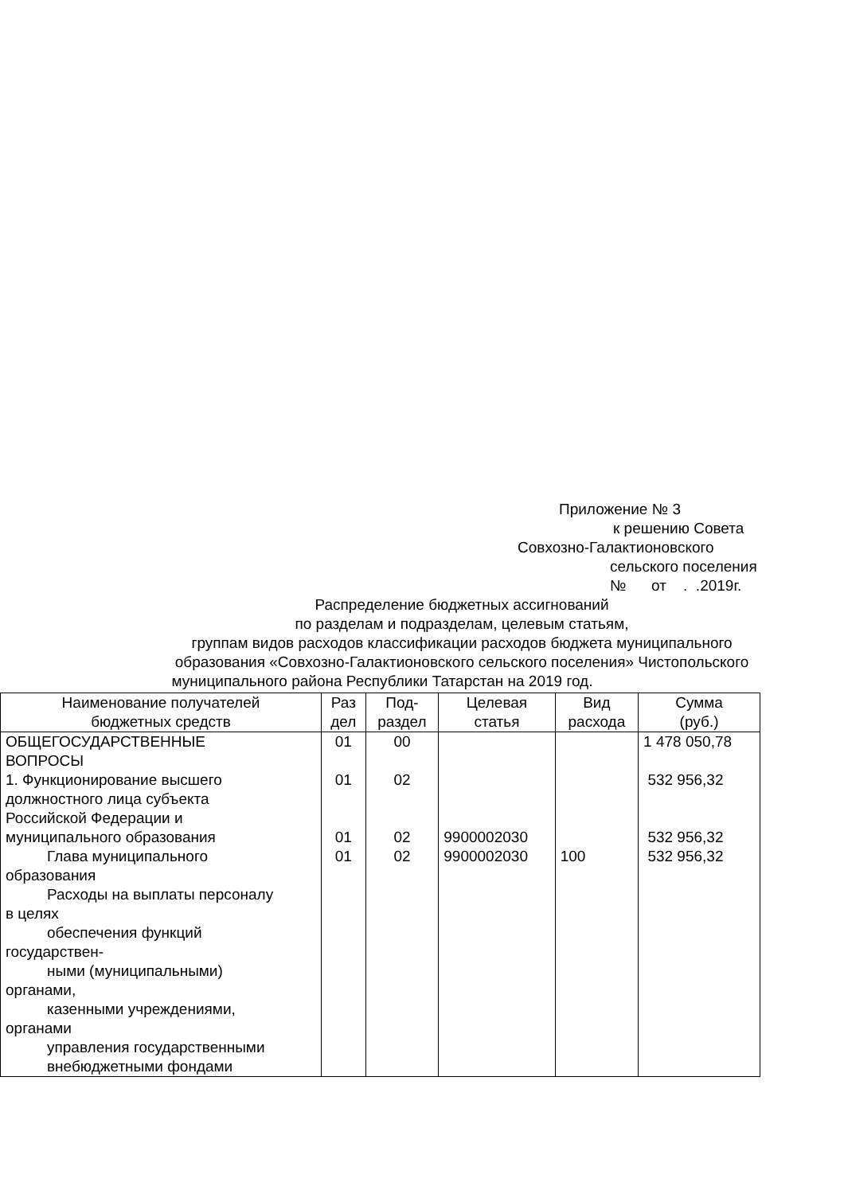Приложение № 3
к решению Совета
Совхозно-Галактионовского
сельского поселения
№ от . .2019г.
Распределение бюджетных ассигнований
по разделам и подразделам, целевым статьям,
группам видов расходов классификации расходов бюджета муниципального
образования «Совхозно-Галактионовского сельского поселения» Чистопольского
муниципального района Республики Татарстан на 2019 год.
| Наименование получателей бюджетных средств | Раз дел | Под- раздел | Целевая статья | Вид расхода | Сумма (руб.) |
| --- | --- | --- | --- | --- | --- |
| ОБЩЕГОСУДАРСТВЕННЫЕ ВОПРОСЫ | 01 | 00 | | | 1 478 050,78 |
| 1. Функционирование высшего должностного лица субъекта Российской Федерации и муниципального образования Глава муниципального образования Расходы на выплаты персоналу в целях обеспечения функций государствен- ными (муниципальными) органами, казенными учреждениями, органами управления государственными внебюджетными фондами | 01 01 01 | 02 02 02 | 9900002030 9900002030 | 100 | 532 956,32 532 956,32 532 956,32 |